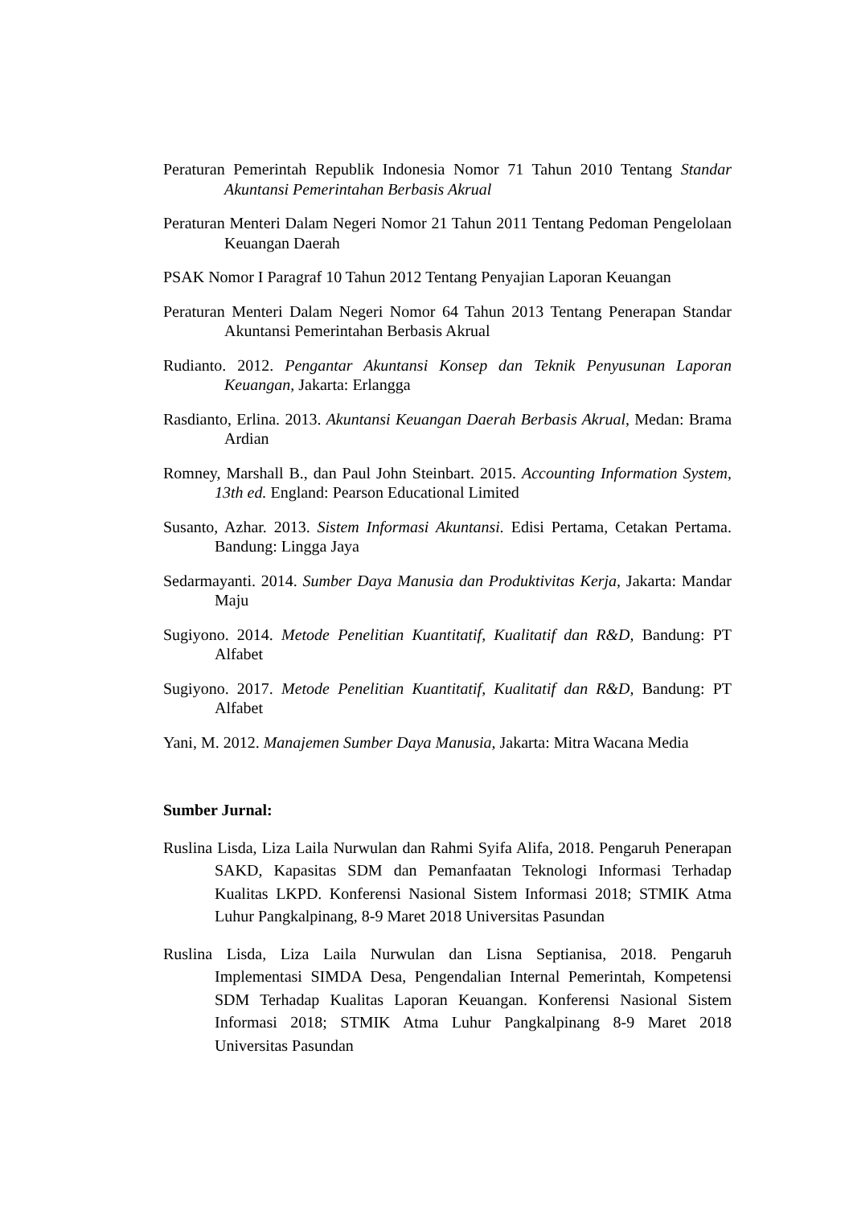Peraturan Pemerintah Republik Indonesia Nomor 71 Tahun 2010 Tentang Standar Akuntansi Pemerintahan Berbasis Akrual
Peraturan Menteri Dalam Negeri Nomor 21 Tahun 2011 Tentang Pedoman Pengelolaan Keuangan Daerah
PSAK Nomor I Paragraf 10 Tahun 2012 Tentang Penyajian Laporan Keuangan
Peraturan Menteri Dalam Negeri Nomor 64 Tahun 2013 Tentang Penerapan Standar Akuntansi Pemerintahan Berbasis Akrual
Rudianto. 2012. Pengantar Akuntansi Konsep dan Teknik Penyusunan Laporan Keuangan, Jakarta: Erlangga
Rasdianto, Erlina. 2013. Akuntansi Keuangan Daerah Berbasis Akrual, Medan: Brama Ardian
Romney, Marshall B., dan Paul John Steinbart. 2015. Accounting Information System, 13th ed. England: Pearson Educational Limited
Susanto, Azhar. 2013. Sistem Informasi Akuntansi. Edisi Pertama, Cetakan Pertama. Bandung: Lingga Jaya
Sedarmayanti. 2014. Sumber Daya Manusia dan Produktivitas Kerja, Jakarta: Mandar Maju
Sugiyono. 2014. Metode Penelitian Kuantitatif, Kualitatif dan R&D, Bandung: PT Alfabet
Sugiyono. 2017. Metode Penelitian Kuantitatif, Kualitatif dan R&D, Bandung: PT Alfabet
Yani, M. 2012. Manajemen Sumber Daya Manusia, Jakarta: Mitra Wacana Media
Sumber Jurnal:
Ruslina Lisda, Liza Laila Nurwulan dan Rahmi Syifa Alifa, 2018. Pengaruh Penerapan SAKD, Kapasitas SDM dan Pemanfaatan Teknologi Informasi Terhadap Kualitas LKPD. Konferensi Nasional Sistem Informasi 2018; STMIK Atma Luhur Pangkalpinang, 8-9 Maret 2018 Universitas Pasundan
Ruslina Lisda, Liza Laila Nurwulan dan Lisna Septianisa, 2018. Pengaruh Implementasi SIMDA Desa, Pengendalian Internal Pemerintah, Kompetensi SDM Terhadap Kualitas Laporan Keuangan. Konferensi Nasional Sistem Informasi 2018; STMIK Atma Luhur Pangkalpinang 8-9 Maret 2018 Universitas Pasundan